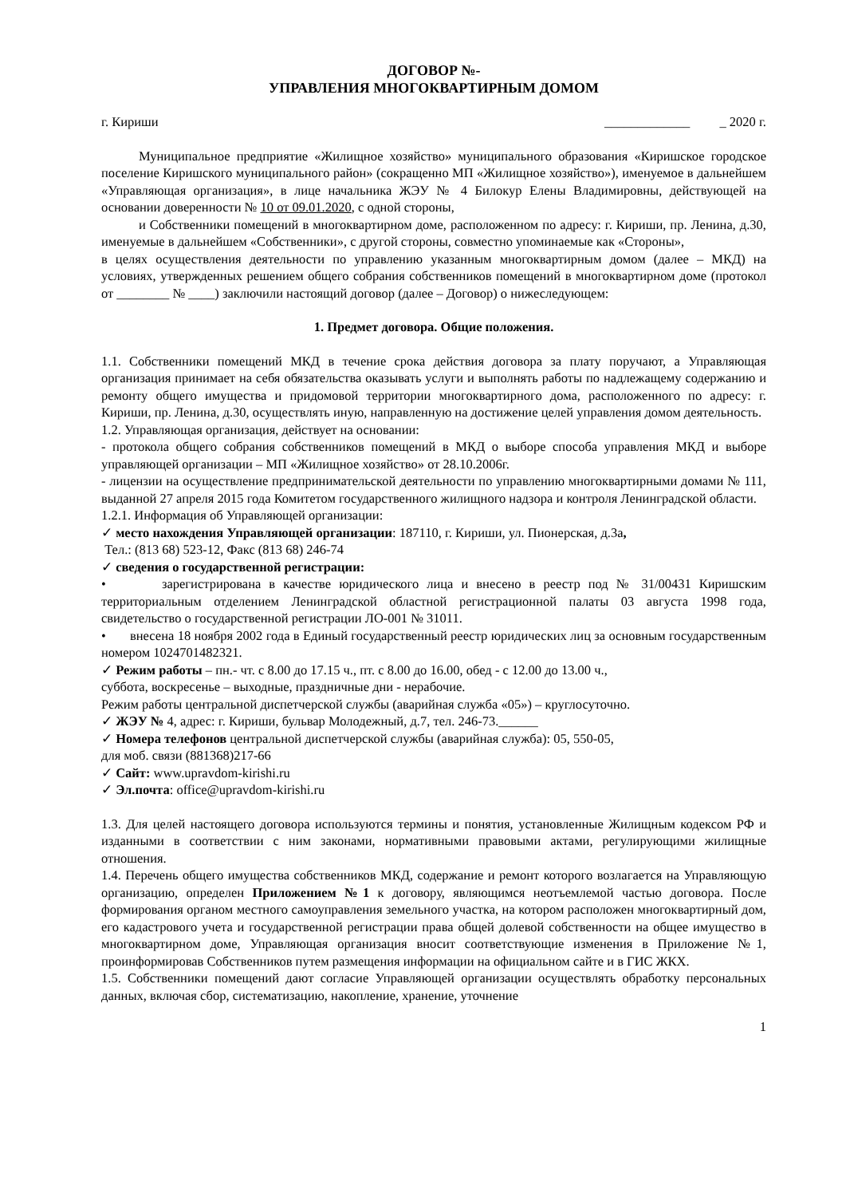ДОГОВОР №-
УПРАВЛЕНИЯ МНОГОКВАРТИРНЫМ ДОМОМ
г. Кириши _____________ _ 2020 г.
Муниципальное предприятие «Жилищное хозяйство» муниципального образования «Киришское городское поселение Киришского муниципального район» (сокращенно МП «Жилищное хозяйство»), именуемое в дальнейшем «Управляющая организация», в лице начальника ЖЭУ № 4 Билокур Елены Владимировны, действующей на основании доверенности № 10 от 09.01.2020, с одной стороны,
и Собственники помещений в многоквартирном доме, расположенном по адресу: г. Кириши, пр. Ленина, д.30, именуемые в дальнейшем «Собственники», с другой стороны, совместно упоминаемые как «Стороны»,
в целях осуществления деятельности по управлению указанным многоквартирным домом (далее – МКД) на условиях, утвержденных решением общего собрания собственников помещений в многоквартирном доме (протокол от ________ № ____) заключили настоящий договор (далее – Договор) о нижеследующем:
1. Предмет договора. Общие положения.
1.1. Собственники помещений МКД в течение срока действия договора за плату поручают, а Управляющая организация принимает на себя обязательства оказывать услуги и выполнять работы по надлежащему содержанию и ремонту общего имущества и придомовой территории многоквартирного дома, расположенного по адресу: г. Кириши, пр. Ленина, д.30, осуществлять иную, направленную на достижение целей управления домом деятельность.
1.2. Управляющая организация, действует на основании:
- протокола общего собрания собственников помещений в МКД о выборе способа управления МКД и выборе управляющей организации – МП «Жилищное хозяйство» от 28.10.2006г.
- лицензии на осуществление предпринимательской деятельности по управлению многоквартирными домами № 111, выданной 27 апреля 2015 года Комитетом государственного жилищного надзора и контроля Ленинградской области.
1.2.1. Информация об Управляющей организации:
✓ место нахождения Управляющей организации: 187110, г. Кириши, ул. Пионерская, д.3а,
Тел.: (813 68) 523-12, Факс (813 68) 246-74
✓ сведения о государственной регистрации:
• зарегистрирована в качестве юридического лица и внесено в реестр под № 31/00431 Киришским территориальным отделением Ленинградской областной регистрационной палаты 03 августа 1998 года, свидетельство о государственной регистрации ЛО-001 № 31011.
• внесена 18 ноября 2002 года в Единый государственный реестр юридических лиц за основным государственным номером 1024701482321.
✓ Режим работы – пн.- чт. с 8.00 до 17.15 ч., пт. с 8.00 до 16.00, обед - с 12.00 до 13.00 ч.,
суббота, воскресенье – выходные, праздничные дни - нерабочие.
Режим работы центральной диспетчерской службы (аварийная служба «05») – круглосуточно.
✓ ЖЭУ № 4, адрес: г. Кириши, бульвар Молодежный, д.7, тел. 246-73.______
✓ Номера телефонов центральной диспетчерской службы (аварийная служба): 05, 550-05,
для моб. связи (881368)217-66
✓ Сайт: www.upravdom-kirishi.ru
✓ Эл.почта: office@upravdom-kirishi.ru
1.3. Для целей настоящего договора используются термины и понятия, установленные Жилищным кодексом РФ и изданными в соответствии с ним законами, нормативными правовыми актами, регулирующими жилищные отношения.
1.4. Перечень общего имущества собственников МКД, содержание и ремонт которого возлагается на Управляющую организацию, определен Приложением №1 к договору, являющимся неотъемлемой частью договора. После формирования органом местного самоуправления земельного участка, на котором расположен многоквартирный дом, его кадастрового учета и государственной регистрации права общей долевой собственности на общее имущество в многоквартирном доме, Управляющая организация вносит соответствующие изменения в Приложение №1, проинформировав Собственников путем размещения информации на официальном сайте и в ГИС ЖКХ.
1.5. Собственники помещений дают согласие Управляющей организации осуществлять обработку персональных данных, включая сбор, систематизацию, накопление, хранение, уточнение
1